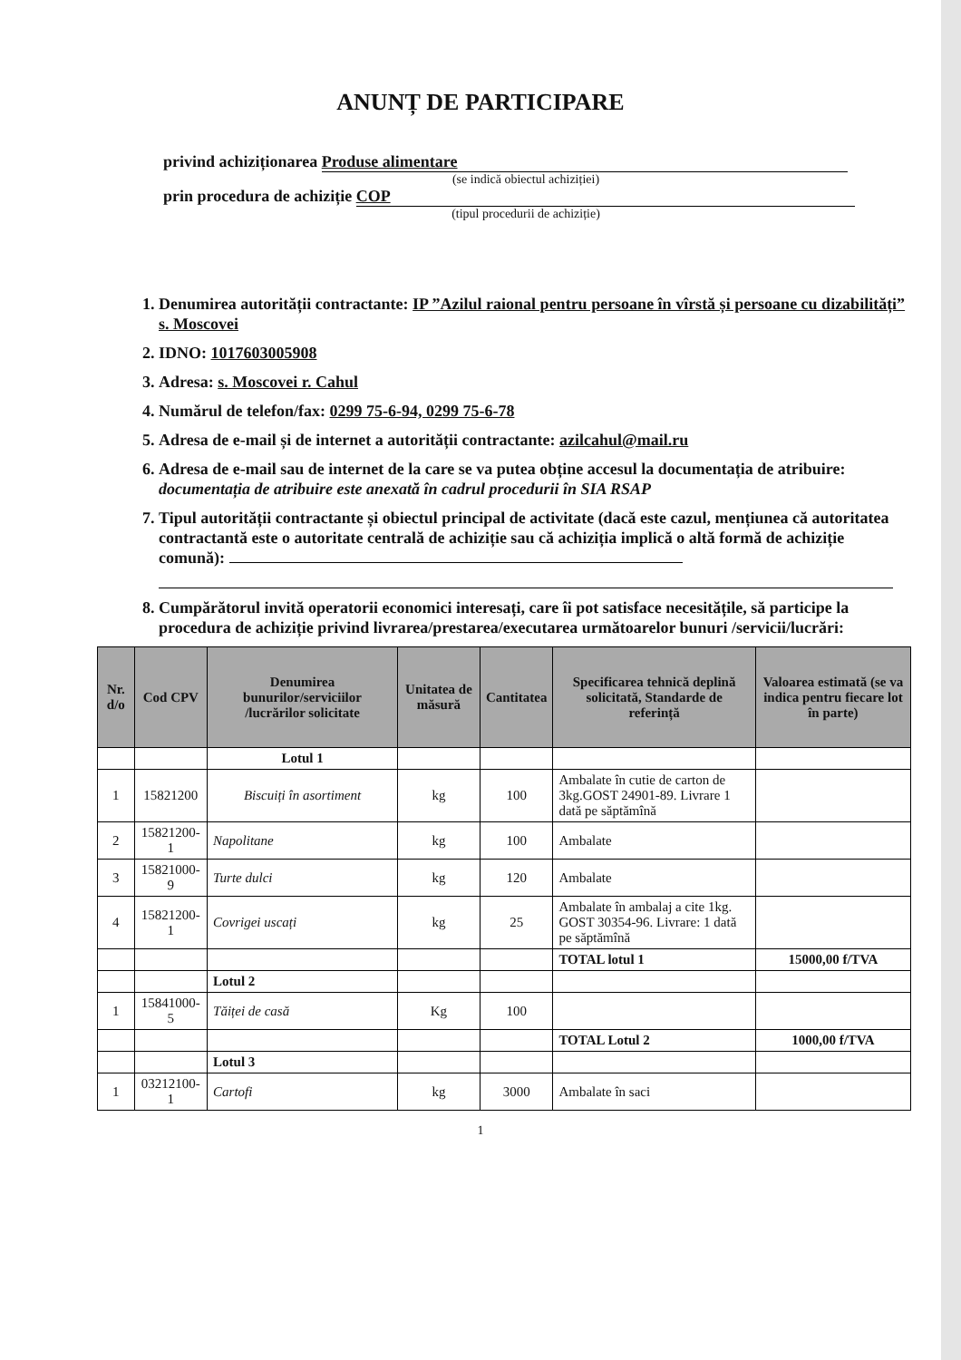ANUNȚ DE PARTICIPARE
privind achiziționarea Produse alimentare
(se indică obiectul achiziției)
prin procedura de achiziție COP
(tipul procedurii de achiziție)
1. Denumirea autorității contractante: IP ”Azilul raional pentru persoane în vîrstă și persoane cu dizabilități” s. Moscovei
2. IDNO: 1017603005908
3. Adresa: s. Moscovei r. Cahul
4. Numărul de telefon/fax: 0299 75-6-94, 0299 75-6-78
5. Adresa de e-mail și de internet a autorității contractante: azilcahul@mail.ru
6. Adresa de e-mail sau de internet de la care se va putea obține accesul la documentația de atribuire: documentația de atribuire este anexată în cadrul procedurii în SIA RSAP
7. Tipul autorității contractante și obiectul principal de activitate (dacă este cazul, mențiunea că autoritatea contractantă este o autoritate centrală de achiziție sau că achiziția implică o altă formă de achiziție comună):
8. Cumpărătorul invită operatorii economici interesați, care îi pot satisface necesitățile, să participe la procedura de achiziție privind livrarea/prestarea/executarea următoarelor bunuri /servicii/lucrări:
| Nr. d/o | Cod CPV | Denumirea bunurilor/serviciilor /lucrărilor solicitate | Unitatea de măsură | Cantitatea | Specificarea tehnică deplină solicitată, Standarde de referință | Valoarea estimată (se va indica pentru fiecare lot în parte) |
| --- | --- | --- | --- | --- | --- | --- |
| | | Lotul 1 | | | | |
| 1 | 15821200 | Biscuiți în asortiment | kg | 100 | Ambalate în cutie de carton de 3kg.GOST 24901-89. Livrare 1 dată pe săptămînă | |
| 2 | 15821200-1 | Napolitane | kg | 100 | Ambalate | |
| 3 | 15821000-9 | Turte dulci | kg | 120 | Ambalate | |
| 4 | 15821200-1 | Covrigei uscați | kg | 25 | Ambalate în ambalaj a cite 1kg. GOST 30354-96. Livrare: 1 dată pe săptămînă | |
| | | | | | TOTAL lotul 1 | 15000,00 f/TVA |
| | | Lotul 2 | | | | |
| 1 | 15841000-5 | Tăiței de casă | Kg | 100 | | |
| | | | | | TOTAL Lotul 2 | 1000,00 f/TVA |
| | | Lotul 3 | | | | |
| 1 | 03212100-1 | Cartofi | kg | 3000 | Ambalate în saci | |
1